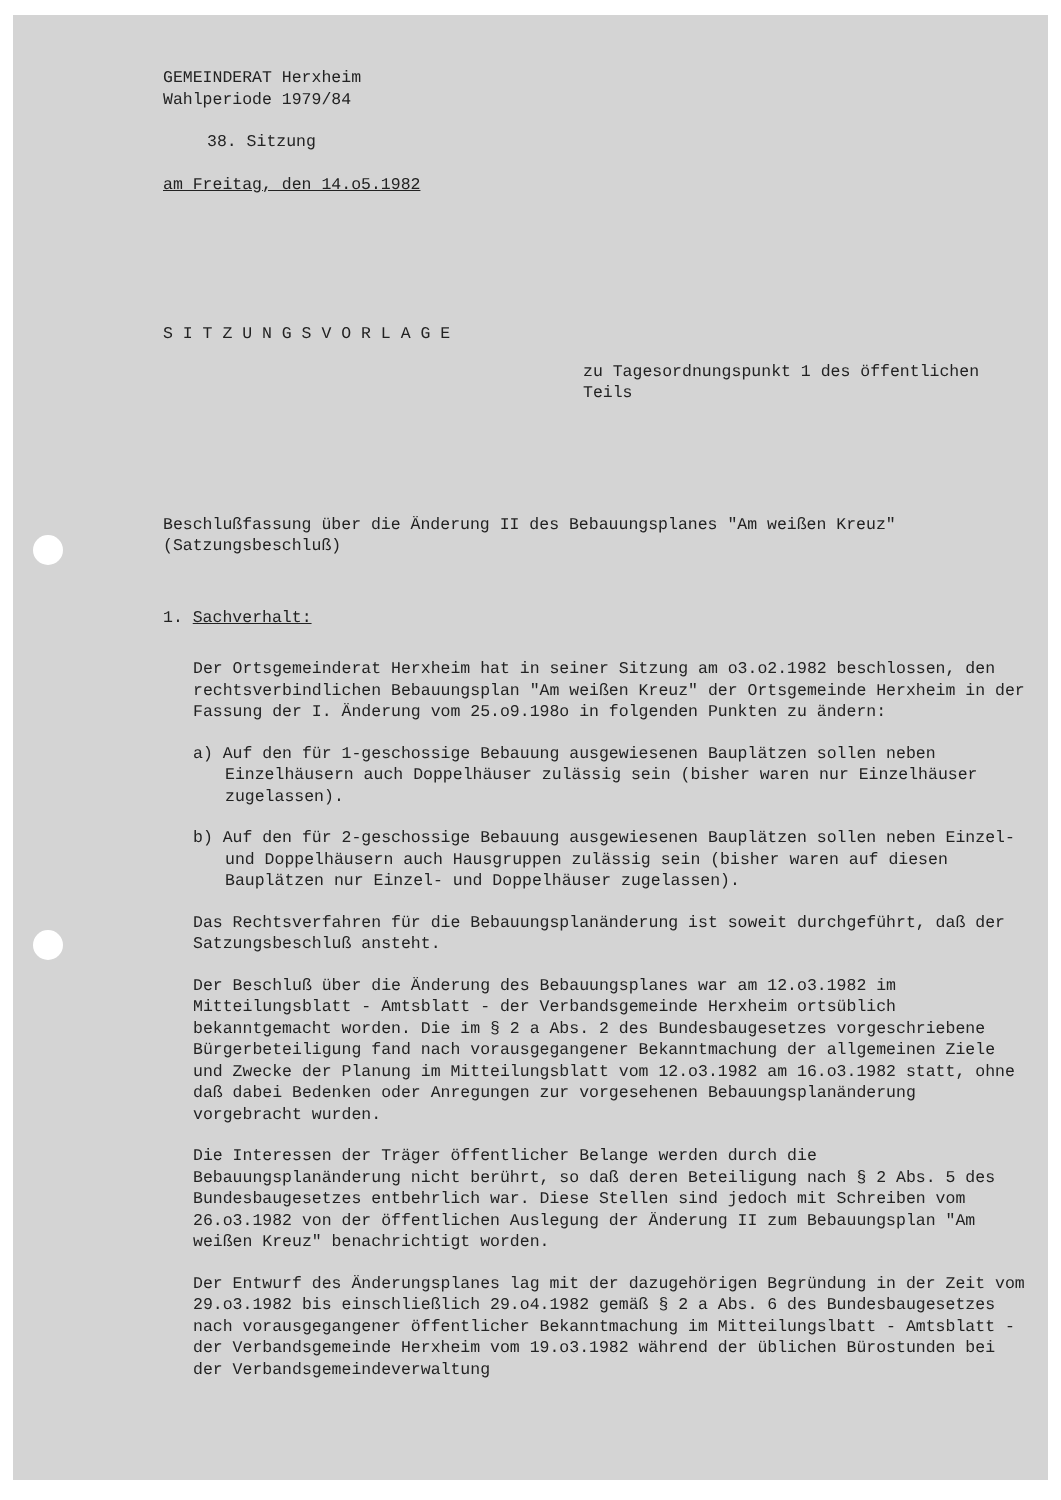GEMEINDERAT Herxheim
Wahlperiode 1979/84
38. Sitzung
am Freitag, den 14.o5.1982
S I T Z U N G S V O R L A G E
zu Tagesordnungspunkt 1 des öffentlichen
Teils
Beschlußfassung über die Änderung II des Bebauungsplanes "Am weißen Kreuz"
(Satzungsbeschluß)
1. Sachverhalt:
Der Ortsgemeinderat Herxheim hat in seiner Sitzung am o3.o2.1982 beschlossen, den rechtsverbindlichen Bebauungsplan "Am weißen Kreuz" der Ortsgemeinde Herxheim in der Fassung der I. Änderung vom 25.o9.198o in folgenden Punkten zu ändern:
a) Auf den für 1-geschossige Bebauung ausgewiesenen Bauplätzen sollen neben Einzelhäusern auch Doppelhäuser zulässig sein (bisher waren nur Einzelhäuser zugelassen).
b) Auf den für 2-geschossige Bebauung ausgewiesenen Bauplätzen sollen neben Einzel- und Doppelhäusern auch Hausgruppen zulässig sein (bisher waren auf diesen Bauplätzen nur Einzel- und Doppelhäuser zugelassen).
Das Rechtsverfahren für die Bebauungsplanänderung ist soweit durchgeführt, daß der Satzungsbeschluß ansteht.
Der Beschluß über die Änderung des Bebauungsplanes war am 12.o3.1982 im Mitteilungsblatt - Amtsblatt - der Verbandsgemeinde Herxheim ortsüblich bekanntgemacht worden. Die im § 2 a Abs. 2 des Bundesbaugesetzes vorgeschriebene Bürgerbeteiligung fand nach vorausgegangener Bekanntmachung der allgemeinen Ziele und Zwecke der Planung im Mitteilungsblatt vom 12.o3.1982 am 16.o3.1982 statt, ohne daß dabei Bedenken oder Anregungen zur vorgesehenen Bebauungsplanänderung vorgebracht wurden.
Die Interessen der Träger öffentlicher Belange werden durch die Bebauungsplanänderung nicht berührt, so daß deren Beteiligung nach § 2 Abs. 5 des Bundesbaugesetzes entbehrlich war. Diese Stellen sind jedoch mit Schreiben vom 26.o3.1982 von der öffentlichen Auslegung der Änderung II zum Bebauungsplan "Am weißen Kreuz" benachrichtigt worden.
Der Entwurf des Änderungsplanes lag mit der dazugehörigen Begründung in der Zeit vom 29.o3.1982 bis einschließlich 29.o4.1982 gemäß § 2 a Abs. 6 des Bundesbaugesetzes nach vorausgegangener öffentlicher Bekanntmachung im Mitteilungslbatt - Amtsblatt - der Verbandsgemeinde Herxheim vom 19.o3.1982 während der üblichen Bürostunden bei der Verbandsgemeindeverwaltung